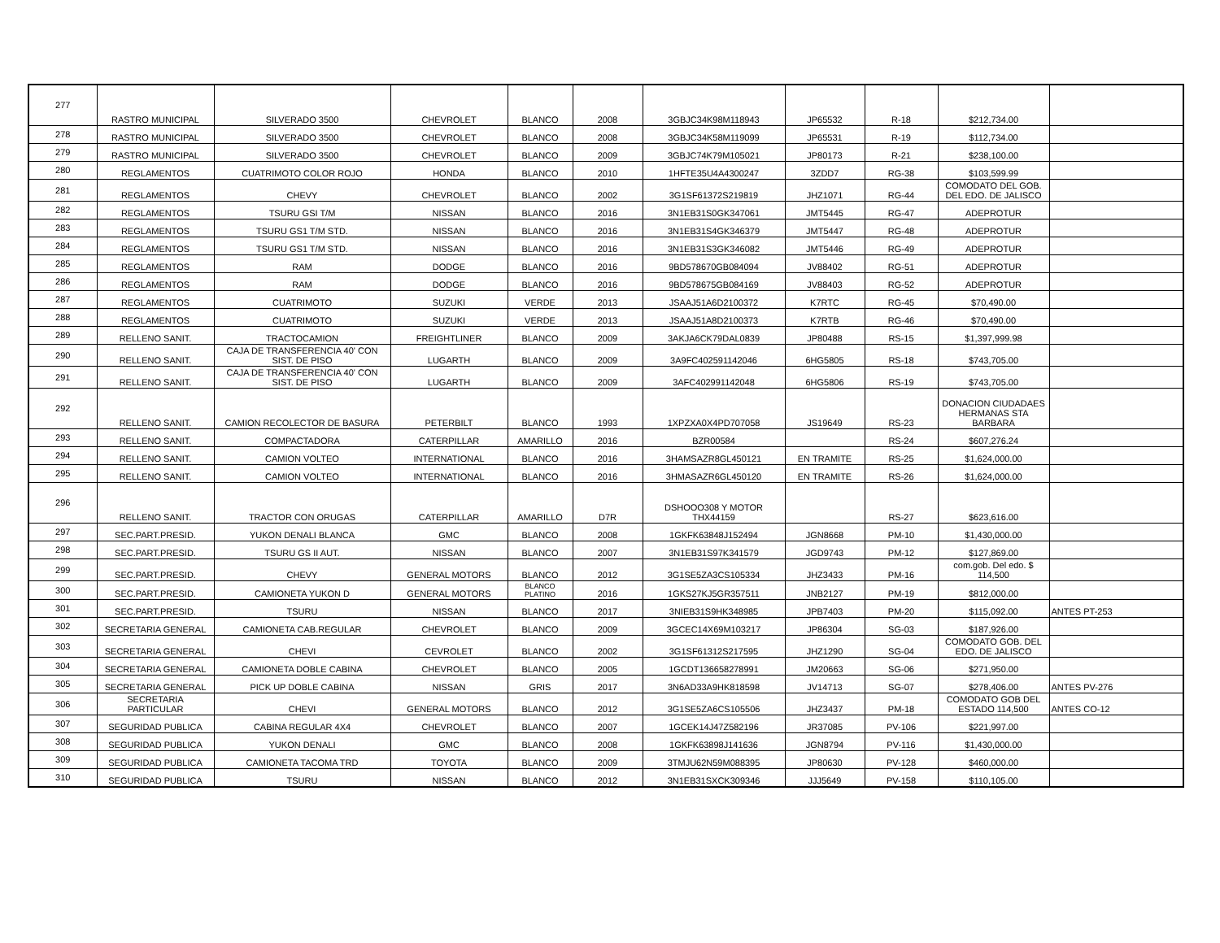| 277 | RASTRO MUNICIPAL | SILVERADO 3500 | CHEVROLET | BLANCO | 2008 | 3GBJC34K98M118943 | JP65532 | R-18 | $212,734.00 | |
| 278 | RASTRO MUNICIPAL | SILVERADO 3500 | CHEVROLET | BLANCO | 2008 | 3GBJC34K58M119099 | JP65531 | R-19 | $112,734.00 | |
| 279 | RASTRO MUNICIPAL | SILVERADO 3500 | CHEVROLET | BLANCO | 2009 | 3GBJC74K79M105021 | JP80173 | R-21 | $238,100.00 | |
| 280 | REGLAMENTOS | CUATRIMOTO COLOR ROJO | HONDA | BLANCO | 2010 | 1HFTE35U4A4300247 | 3ZDD7 | RG-38 | $103,599.99 | |
| 281 | REGLAMENTOS | CHEVY | CHEVROLET | BLANCO | 2002 | 3G1SF61372S219819 | JHZ1071 | RG-44 | COMODATO DEL GOB. DEL EDO. DE JALISCO | |
| 282 | REGLAMENTOS | TSURU GSI T/M | NISSAN | BLANCO | 2016 | 3N1EB31S0GK347061 | JMT5445 | RG-47 | ADEPROTUR | |
| 283 | REGLAMENTOS | TSURU GS1 T/M STD. | NISSAN | BLANCO | 2016 | 3N1EB31S4GK346379 | JMT5447 | RG-48 | ADEPROTUR | |
| 284 | REGLAMENTOS | TSURU GS1 T/M STD. | NISSAN | BLANCO | 2016 | 3N1EB31S3GK346082 | JMT5446 | RG-49 | ADEPROTUR | |
| 285 | REGLAMENTOS | RAM | DODGE | BLANCO | 2016 | 9BD578670GB084094 | JV88402 | RG-51 | ADEPROTUR | |
| 286 | REGLAMENTOS | RAM | DODGE | BLANCO | 2016 | 9BD578675GB084169 | JV88403 | RG-52 | ADEPROTUR | |
| 287 | REGLAMENTOS | CUATRIMOTO | SUZUKI | VERDE | 2013 | JSAAJ51A6D2100372 | K7RTC | RG-45 | $70,490.00 | |
| 288 | REGLAMENTOS | CUATRIMOTO | SUZUKI | VERDE | 2013 | JSAAJ51A8D2100373 | K7RTB | RG-46 | $70,490.00 | |
| 289 | RELLENO SANIT. | TRACTOCAMION | FREIGHTLINER | BLANCO | 2009 | 3AKJA6CK79DAL0839 | JP80488 | RS-15 | $1,397,999.98 | |
| 290 | RELLENO SANIT. | CAJA DE TRANSFERENCIA 40' CON SIST. DE PISO | LUGARTH | BLANCO | 2009 | 3A9FC402591142046 | 6HG5805 | RS-18 | $743,705.00 | |
| 291 | RELLENO SANIT. | CAJA DE TRANSFERENCIA 40' CON SIST. DE PISO | LUGARTH | BLANCO | 2009 | 3AFC402991142048 | 6HG5806 | RS-19 | $743,705.00 | |
| 292 | RELLENO SANIT. | CAMION RECOLECTOR DE BASURA | PETERBILT | BLANCO | 1993 | 1XPZXA0X4PD707058 | JS19649 | RS-23 | DONACION CIUDADAES HERMANAS STA BARBARA | |
| 293 | RELLENO SANIT. | COMPACTADORA | CATERPILLAR | AMARILLO | 2016 | BZR00584 | | RS-24 | $607,276.24 | |
| 294 | RELLENO SANIT. | CAMION VOLTEO | INTERNATIONAL | BLANCO | 2016 | 3HAMSAZR8GL450121 | EN TRAMITE | RS-25 | $1,624,000.00 | |
| 295 | RELLENO SANIT. | CAMION VOLTEO | INTERNATIONAL | BLANCO | 2016 | 3HMASAZR6GL450120 | EN TRAMITE | RS-26 | $1,624,000.00 | |
| 296 | RELLENO SANIT. | TRACTOR CON ORUGAS | CATERPILLAR | AMARILLO | D7R | DSHOOO308 Y MOTOR THX44159 | | RS-27 | $623,616.00 | |
| 297 | SEC.PART.PRESID. | YUKON DENALI BLANCA | GMC | BLANCO | 2008 | 1GKFK63848J152494 | JGN8668 | PM-10 | $1,430,000.00 | |
| 298 | SEC.PART.PRESID. | TSURU GS II AUT. | NISSAN | BLANCO | 2007 | 3N1EB31S97K341579 | JGD9743 | PM-12 | $127,869.00 | |
| 299 | SEC.PART.PRESID. | CHEVY | GENERAL MOTORS | BLANCO | 2012 | 3G1SE5ZA3CS105334 | JHZ3433 | PM-16 | com.gob. Del edo. $ 114,500 | |
| 300 | SEC.PART.PRESID. | CAMIONETA YUKON D | GENERAL MOTORS | BLANCO PLATINO | 2016 | 1GKS27KJ5GR357511 | JNB2127 | PM-19 | $812,000.00 | |
| 301 | SEC.PART.PRESID. | TSURU | NISSAN | BLANCO | 2017 | 3NIEB31S9HK348985 | JPB7403 | PM-20 | $115,092.00 | ANTES PT-253 |
| 302 | SECRETARIA GENERAL | CAMIONETA CAB.REGULAR | CHEVROLET | BLANCO | 2009 | 3GCEC14X69M103217 | JP86304 | SG-03 | $187,926.00 | |
| 303 | SECRETARIA GENERAL | CHEVI | CEVROLET | BLANCO | 2002 | 3G1SF61312S217595 | JHZ1290 | SG-04 | COMODATO GOB. DEL EDO. DE JALISCO | |
| 304 | SECRETARIA GENERAL | CAMIONETA DOBLE CABINA | CHEVROLET | BLANCO | 2005 | 1GCDT136658278991 | JM20663 | SG-06 | $271,950.00 | |
| 305 | SECRETARIA GENERAL | PICK UP DOBLE CABINA | NISSAN | GRIS | 2017 | 3N6AD33A9HK818598 | JV14713 | SG-07 | $278,406.00 | ANTES PV-276 |
| 306 | SECRETARIA PARTICULAR | CHEVI | GENERAL MOTORS | BLANCO | 2012 | 3G1SE5ZA6CS105506 | JHZ3437 | PM-18 | COMODATO GOB DEL ESTADO 114,500 | ANTES CO-12 |
| 307 | SEGURIDAD PUBLICA | CABINA REGULAR 4X4 | CHEVROLET | BLANCO | 2007 | 1GCEK14J47Z582196 | JR37085 | PV-106 | $221,997.00 | |
| 308 | SEGURIDAD PUBLICA | YUKON DENALI | GMC | BLANCO | 2008 | 1GKFK63898J141636 | JGN8794 | PV-116 | $1,430,000.00 | |
| 309 | SEGURIDAD PUBLICA | CAMIONETA TACOMA TRD | TOYOTA | BLANCO | 2009 | 3TMJU62N59M088395 | JP80630 | PV-128 | $460,000.00 | |
| 310 | SEGURIDAD PUBLICA | TSURU | NISSAN | BLANCO | 2012 | 3N1EB31SXCK309346 | JJJ5649 | PV-158 | $110,105.00 | |